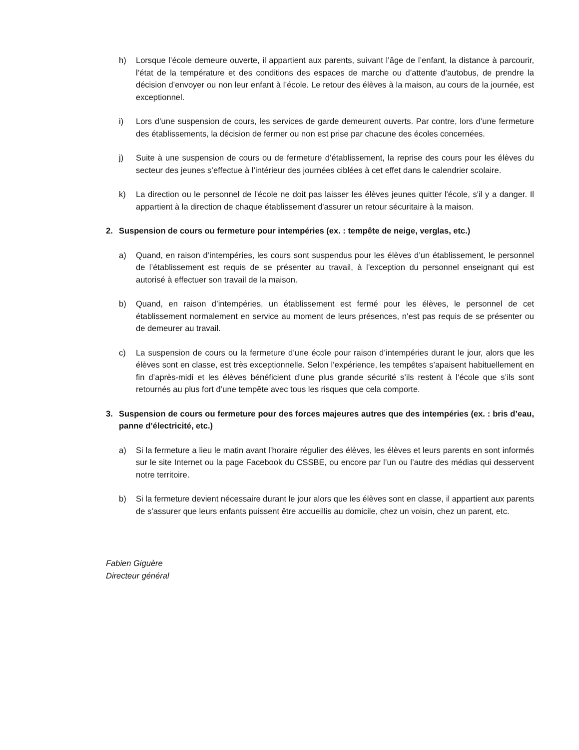h) Lorsque l’école demeure ouverte, il appartient aux parents, suivant l’âge de l’enfant, la distance à parcourir, l’état de la température et des conditions des espaces de marche ou d’attente d’autobus, de prendre la décision d’envoyer ou non leur enfant à l’école. Le retour des élèves à la maison, au cours de la journée, est exceptionnel.
i) Lors d’une suspension de cours, les services de garde demeurent ouverts. Par contre, lors d’une fermeture des établissements, la décision de fermer ou non est prise par chacune des écoles concernées.
j) Suite à une suspension de cours ou de fermeture d’établissement, la reprise des cours pour les élèves du secteur des jeunes s’effectue à l’intérieur des journées ciblées à cet effet dans le calendrier scolaire.
k) La direction ou le personnel de l'école ne doit pas laisser les élèves jeunes quitter l'école, s'il y a danger. Il appartient à la direction de chaque établissement d'assurer un retour sécuritaire à la maison.
2. Suspension de cours ou fermeture pour intempéries (ex. : tempête de neige, verglas, etc.)
a) Quand, en raison d’intempéries, les cours sont suspendus pour les élèves d’un établissement, le personnel de l’établissement est requis de se présenter au travail, à l’exception du personnel enseignant qui est autorisé à effectuer son travail de la maison.
b) Quand, en raison d’intempéries, un établissement est fermé pour les élèves, le personnel de cet établissement normalement en service au moment de leurs présences, n’est pas requis de se présenter ou de demeurer au travail.
c) La suspension de cours ou la fermeture d’une école pour raison d’intempéries durant le jour, alors que les élèves sont en classe, est très exceptionnelle. Selon l’expérience, les tempêtes s’apaisent habituellement en fin d’après-midi et les élèves bénéficient d’une plus grande sécurité s’ils restent à l’école que s’ils sont retournés au plus fort d’une tempête avec tous les risques que cela comporte.
3. Suspension de cours ou fermeture pour des forces majeures autres que des intempéries (ex. : bris d’eau, panne d’électricité, etc.)
a) Si la fermeture a lieu le matin avant l’horaire régulier des élèves, les élèves et leurs parents en sont informés sur le site Internet ou la page Facebook du CSSBE, ou encore par l’un ou l’autre des médias qui desservent notre territoire.
b) Si la fermeture devient nécessaire durant le jour alors que les élèves sont en classe, il appartient aux parents de s’assurer que leurs enfants puissent être accueillis au domicile, chez un voisin, chez un parent, etc.
Fabien Giguère
Directeur général